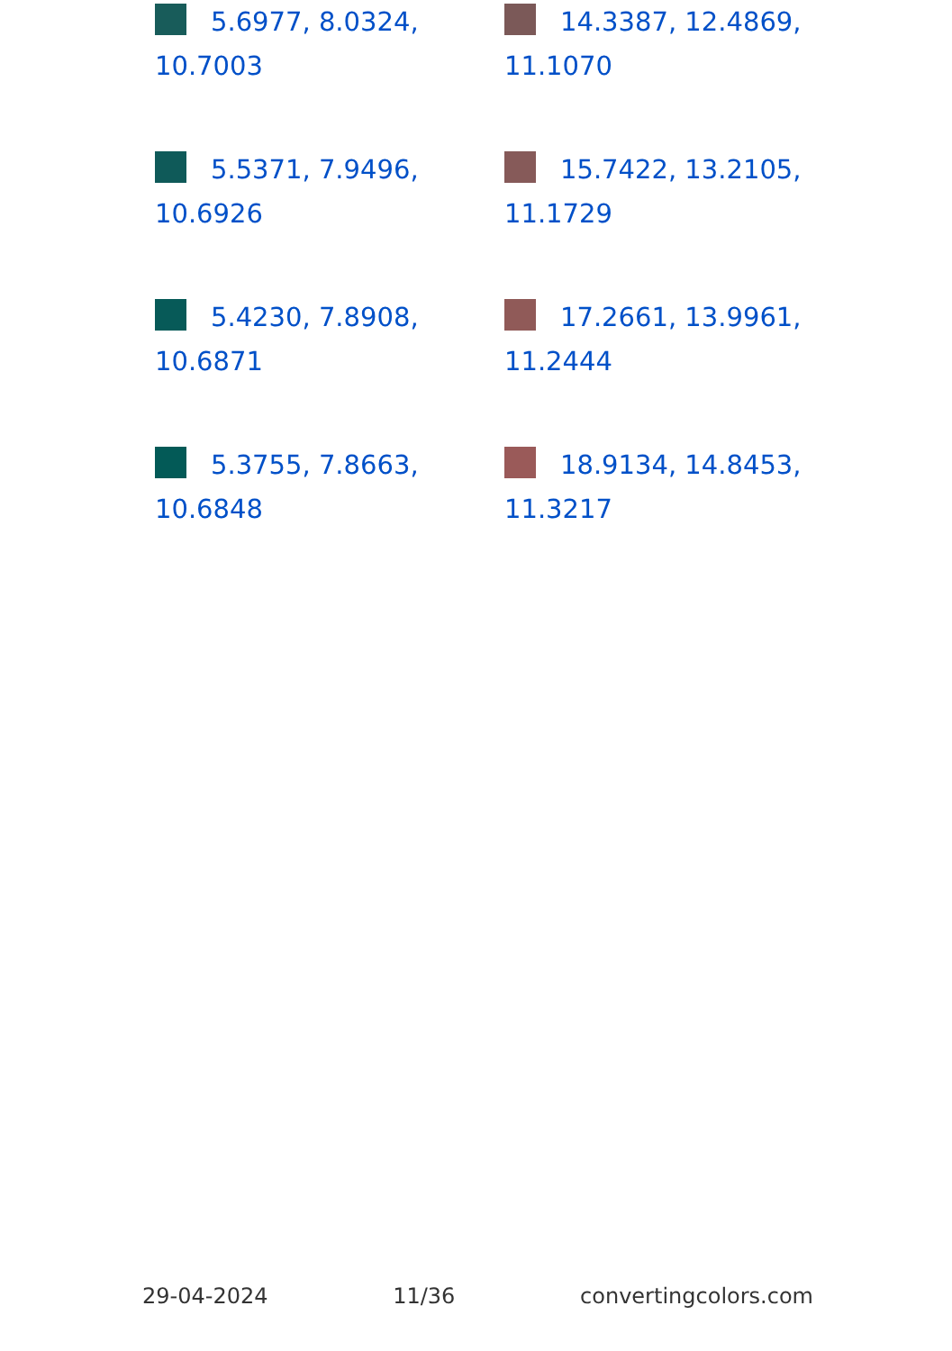5.6977, 8.0324, 10.7003
14.3387, 12.4869, 11.1070
5.5371, 7.9496, 10.6926
15.7422, 13.2105, 11.1729
5.4230, 7.8908, 10.6871
17.2661, 13.9961, 11.2444
5.3755, 7.8663, 10.6848
18.9134, 14.8453, 11.3217
29-04-2024 11/36 convertingcolors.com